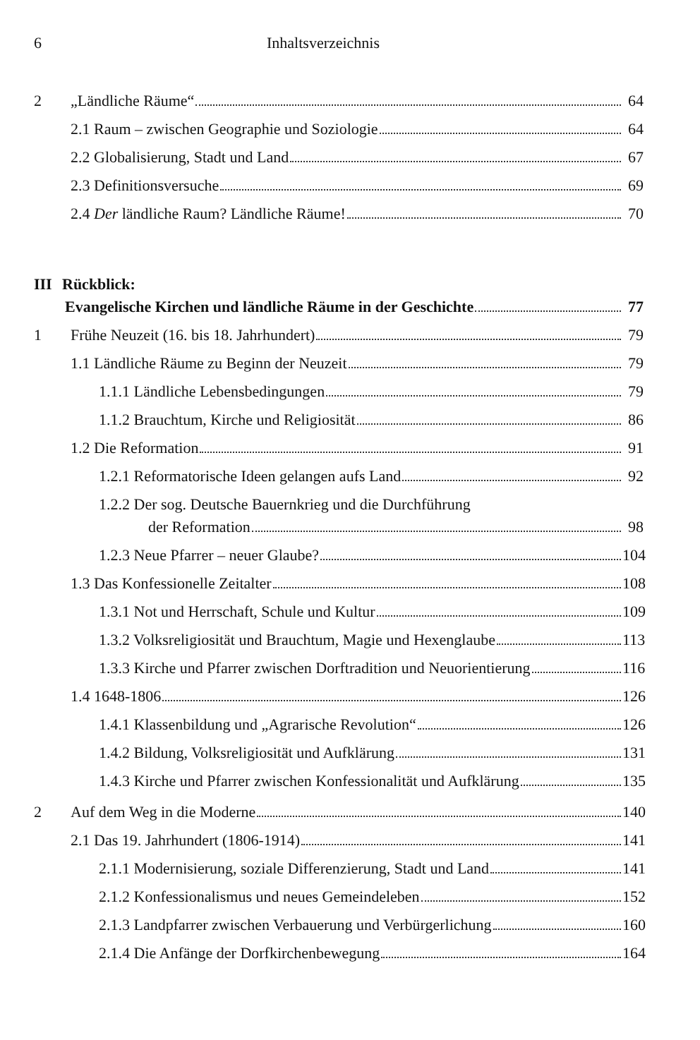6 Inhaltsverzeichnis
2 „Ländliche Räume“ 64
2.1 Raum – zwischen Geographie und Soziologie 64
2.2 Globalisierung, Stadt und Land 67
2.3 Definitionsversuche 69
2.4 Der ländliche Raum? Ländliche Räume! 70
III Rückblick:
Evangelische Kirchen und ländliche Räume in der Geschichte 77
1 Frühe Neuzeit (16. bis 18. Jahrhundert) 79
1.1 Ländliche Räume zu Beginn der Neuzeit 79
1.1.1 Ländliche Lebensbedingungen 79
1.1.2 Brauchtum, Kirche und Religiosität 86
1.2 Die Reformation 91
1.2.1 Reformatorische Ideen gelangen aufs Land 92
1.2.2 Der sog. Deutsche Bauernkrieg und die Durchführung
der Reformation 98
1.2.3 Neue Pfarrer – neuer Glaube? 104
1.3 Das Konfessionelle Zeitalter 108
1.3.1 Not und Herrschaft, Schule und Kultur 109
1.3.2 Volksreligiosität und Brauchtum, Magie und Hexenglaube 113
1.3.3 Kirche und Pfarrer zwischen Dorftradition und Neuorientierung 116
1.4 1648-1806 126
1.4.1 Klassenbildung und „Agrarische Revolution“ 126
1.4.2 Bildung, Volksreligiosität und Aufklärung 131
1.4.3 Kirche und Pfarrer zwischen Konfessionalität und Aufklärung 135
2 Auf dem Weg in die Moderne 140
2.1 Das 19. Jahrhundert (1806-1914) 141
2.1.1 Modernisierung, soziale Differenzierung, Stadt und Land 141
2.1.2 Konfessionalismus und neues Gemeindeleben 152
2.1.3 Landpfarrer zwischen Verbauerung und Verbürgerlichung 160
2.1.4 Die Anfänge der Dorfkirchenbewegung 164